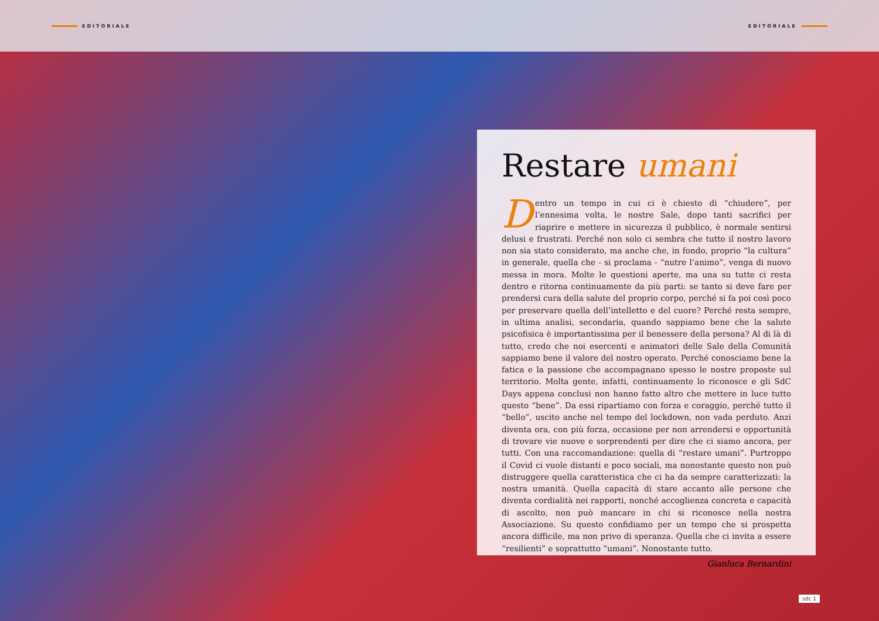EDITORIALE EDITORIALE
Restare umani
Dentro un tempo in cui ci è chiesto di “chiudere”, per l’ennesima volta, le nostre Sale, dopo tanti sacrifici per riaprire e mettere in sicurezza il pubblico, è normale sentirsi delusi e frustrati. Perché non solo ci sembra che tutto il nostro lavoro non sia stato considerato, ma anche che, in fondo, proprio “la cultura” in generale, quella che - si proclama - “nutre l’animo”, venga di nuovo messa in mora. Molte le questioni aperte, ma una su tutte ci resta dentro e ritorna continuamente da più parti: se tanto si deve fare per prendersi cura della salute del proprio corpo, perché si fa poi così poco per preservare quella dell’intelletto e del cuore? Perché resta sempre, in ultima analisi, secondaria, quando sappiamo bene che la salute psicofisica è importantissima per il benessere della persona? Al di là di tutto, credo che noi esercenti e animatori delle Sale della Comunità sappiamo bene il valore del nostro operato. Perché conosciamo bene la fatica e la passione che accompagnano spesso le nostre proposte sul territorio. Molta gente, infatti, continuamente lo riconosce e gli SdC Days appena conclusi non hanno fatto altro che mettere in luce tutto questo “bene”. Da essi ripartiamo con forza e coraggio, perché tutto il “bello”, uscito anche nel tempo del lockdown, non vada perduto. Anzi diventa ora, con più forza, occasione per non arrendersi e opportunità di trovare vie nuove e sorprendenti per dire che ci siamo ancora, per tutti. Con una raccomandazione: quella di “restare umani”. Purtroppo il Covid ci vuole distanti e poco sociali, ma nonostante questo non può distruggere quella caratteristica che ci ha da sempre caratterizzati: la nostra umanità. Quella capacità di stare accanto alle persone che diventa cordialità nei rapporti, nonché accoglienza concreta e capacità di ascolto, non può mancare in chi si riconosce nella nostra Associazione. Su questo confidiamo per un tempo che si prospetta ancora difficile, ma non privo di speranza. Quella che ci invita a essere “resilienti” e soprattutto “umani”. Nonostante tutto.
Gianluca Bernardini
sdc 1